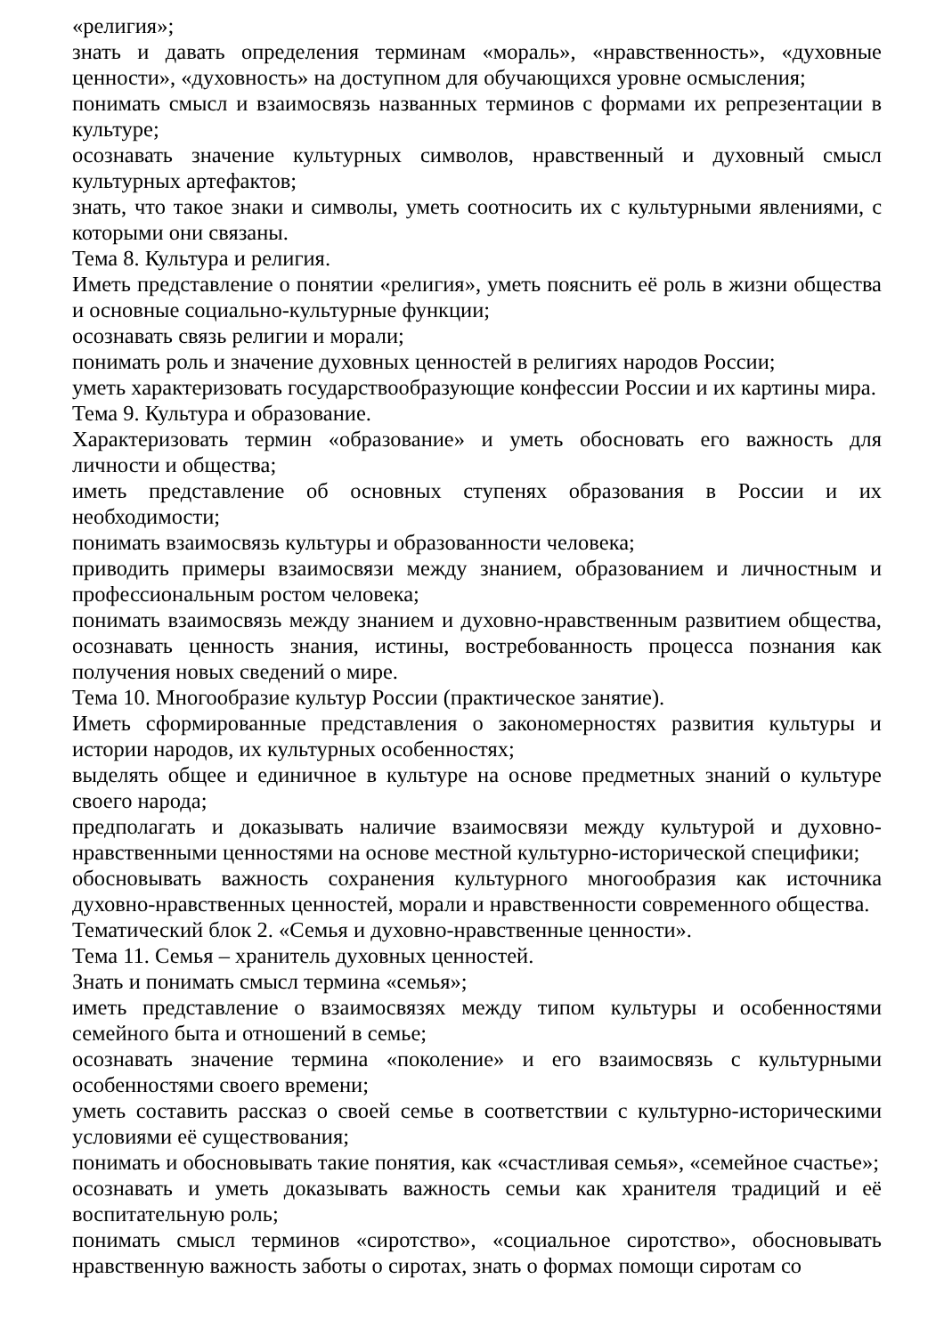«религия»;
знать и давать определения терминам «мораль», «нравственность», «духовные ценности», «духовность» на доступном для обучающихся уровне осмысления;
понимать смысл и взаимосвязь названных терминов с формами их репрезентации в культуре;
осознавать значение культурных символов, нравственный и духовный смысл культурных артефактов;
знать, что такое знаки и символы, уметь соотносить их с культурными явлениями, с которыми они связаны.
Тема 8. Культура и религия.
Иметь представление о понятии «религия», уметь пояснить её роль в жизни общества и основные социально-культурные функции;
осознавать связь религии и морали;
понимать роль и значение духовных ценностей в религиях народов России;
уметь характеризовать государствообразующие конфессии России и их картины мира.
Тема 9. Культура и образование.
Характеризовать термин «образование» и уметь обосновать его важность для личности и общества;
иметь представление об основных ступенях образования в России и их необходимости;
понимать взаимосвязь культуры и образованности человека;
приводить примеры взаимосвязи между знанием, образованием и личностным и профессиональным ростом человека;
понимать взаимосвязь между знанием и духовно-нравственным развитием общества, осознавать ценность знания, истины, востребованность процесса познания как получения новых сведений о мире.
Тема 10. Многообразие культур России (практическое занятие).
Иметь сформированные представления о закономерностях развития культуры и истории народов, их культурных особенностях;
выделять общее и единичное в культуре на основе предметных знаний о культуре своего народа;
предполагать и доказывать наличие взаимосвязи между культурой и духовно-нравственными ценностями на основе местной культурно-исторической специфики;
обосновывать важность сохранения культурного многообразия как источника духовно-нравственных ценностей, морали и нравственности современного общества.
Тематический блок 2. «Семья и духовно-нравственные ценности».
Тема 11. Семья – хранитель духовных ценностей.
Знать и понимать смысл термина «семья»;
иметь представление о взаимосвязях между типом культуры и особенностями семейного быта и отношений в семье;
осознавать значение термина «поколение» и его взаимосвязь с культурными особенностями своего времени;
уметь составить рассказ о своей семье в соответствии с культурно-историческими условиями её существования;
понимать и обосновывать такие понятия, как «счастливая семья», «семейное счастье»;
осознавать и уметь доказывать важность семьи как хранителя традиций и её воспитательную роль;
понимать смысл терминов «сиротство», «социальное сиротство», обосновывать нравственную важность заботы о сиротах, знать о формах помощи сиротам со